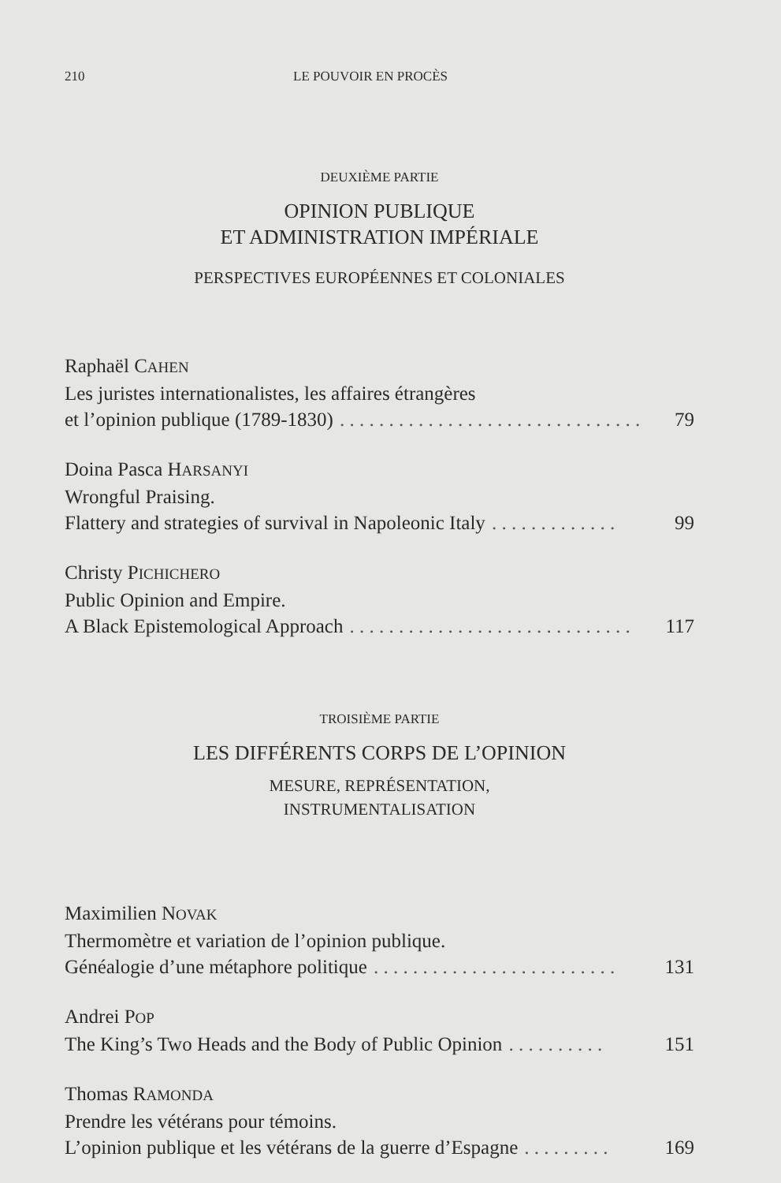210 LE POUVOIR EN PROCÈS
DEUXIÈME PARTIE
OPINION PUBLIQUE
ET ADMINISTRATION IMPÉRIALE
PERSPECTIVES EUROPÉENNES ET COLONIALES
Raphaël CAHEN
Les juristes internationalistes, les affaires étrangères
et l’opinion publique (1789-1830). . . . . . . . . . . . . . . . . . . . . . . . . . . . . . . 79
Doina Pasca HARSANYI
Wrongful Praising.
Flattery and strategies of survival in Napoleonic Italy. . . . . . . . . . . . . 99
Christy PICHICHERO
Public Opinion and Empire.
A Black Epistemological Approach. . . . . . . . . . . . . . . . . . . . . . . . . . . . . 117
TROISIÈME PARTIE
LES DIFFÉRENTS CORPS DE L’OPINION
MESURE, REPRÉSENTATION,
INSTRUMENTALISATION
Maximilien NOVAK
Thermomètre et variation de l’opinion publique.
Généalogie d’une métaphore politique. . . . . . . . . . . . . . . . . . . . . . . . . 131
Andrei POP
The King’s Two Heads and the Body of Public Opinion. . . . . . . . . . 151
Thomas RAMONDA
Prendre les vétérans pour témoins.
L’opinion publique et les vétérans de la guerre d’Espagne. . . . . . . . . 169